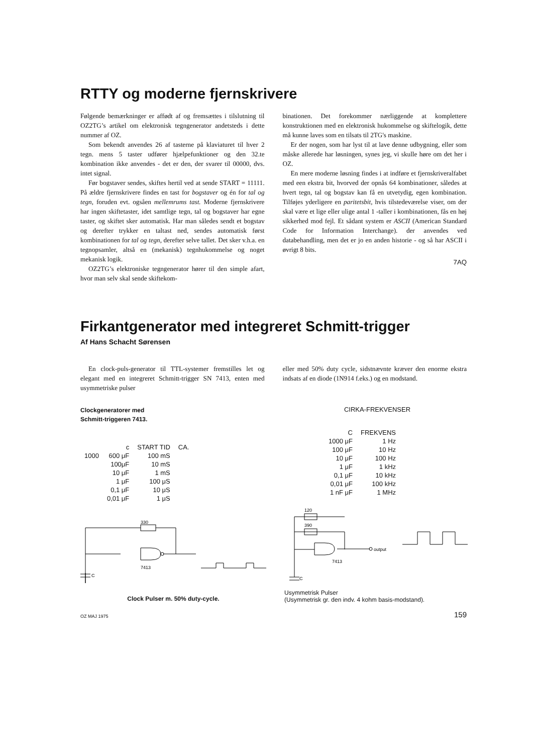RTTY og moderne fjernskrivere
Følgende bemærkninger er affødt af og fremsættes i tilslutning til OZ2TG’s artikel om elektronisk tegngenerator andetsteds i dette nummer af OZ.
Som bekendt anvendes 26 af tasterne på klaviaturet til hver 2 tegn. mens 5 taster udfører hjælpefunktioner og den 32.te kombination ikke anvendes - det er den, der svarer til 00000, dvs. intet signal.
Før bogstaver sendes, skiftes hertil ved at sende START = 11111. På ældre fjernskrivere findes en tast for bogstaver og én for tal og tegn, foruden evt. ogsåen mellemrums tast. Moderne fjernskrivere har ingen skiftetaster, idet samtlige tegn, tal og bogstaver har egne taster, og skiftet sker automatisk. Har man således sendt et bogstav og derefter trykker en taltast ned, sendes automatisk først kombinationen for tal og tegn, derefter selve tallet. Det sker v.h.a. en tegnopsamler, altså en (mekanisk) tegnhukommelse og noget mekanisk logik.
OZ2TG’s elektroniske tegngenerator hører til den simple afart, hvor man selv skal sende skiftekom-
binationen. Det forekommer nærliggende at komplettere konstruktionen med en elektronisk hukommelse og skiftelogik, dette må kunne laves som en tilsats til 2TG's maskine.
Er der nogen, som har lyst til at lave denne udbygning, eller som måske allerede har løsningen, synes jeg, vi skulle høre om det her i OZ.
En mere moderne løsning findes i at indføre et fjernskriveralfabet med een ekstra bit, hvorved der opnås 64 kombinationer, således at hvert tegn, tal og bogstav kan få en utvetydig, egen kombination. Tilføjes yderligere en paritetsbit, hvis tilstedeværelse viser, om der skal være et lige eller ulige antal 1 -taller i kombinationen, fås en høj sikkerhed mod fejl. Et sådant system er ASCII (American Standard Code for Information Interchange). der anvendes ved databehandling, men det er jo en anden historie - og så har ASCII i øvrigt 8 bits.
7AQ
Firkantgenerator med integreret Schmitt-trigger
Af Hans Schacht Sørensen
En clock-puls-generator til TTL-systemer fremstilles let og elegant med en integreret Schmitt-trigger SN 7413, enten med usymmetriske pulser
eller med 50% duty cycle, sidstnævnte kræver den enorme ekstra indsats af en diode (1N914 f.eks.) og en modstand.
Clockgeneratorer med
Schmitt-triggeren 7413.
| | c | START TID | CA. |
| --- | --- | --- | --- |
| 1000 | 600 μF | 100 mS | |
| | 100μF | 10 mS | |
| | 10 μF | 1 mS | |
| | 1 μF | 100 μS | |
| | 0,1 μF | 10 μS | |
| | 0,01 μF | 1 μS | |
330
7413
C
Clock Pulser m. 50% duty-cycle.
CIRKA-FREKVENSER
| C | FREKVENS |
| --- | --- |
| 1000 μF | 1 Hz |
| 100 μF | 10 Hz |
| 10 μF | 100 Hz |
| 1 μF | 1 kHz |
| 0,1 μF | 10 kHz |
| 0,01 μF | 100 kHz |
| 1 nF μF | 1 MHz |
120
390
output
7413
C
Usymmetrisk Pulser
(Usymmetrisk gr. den indv. 4 kohm basis-modstand).
OZ MAJ 1975 159